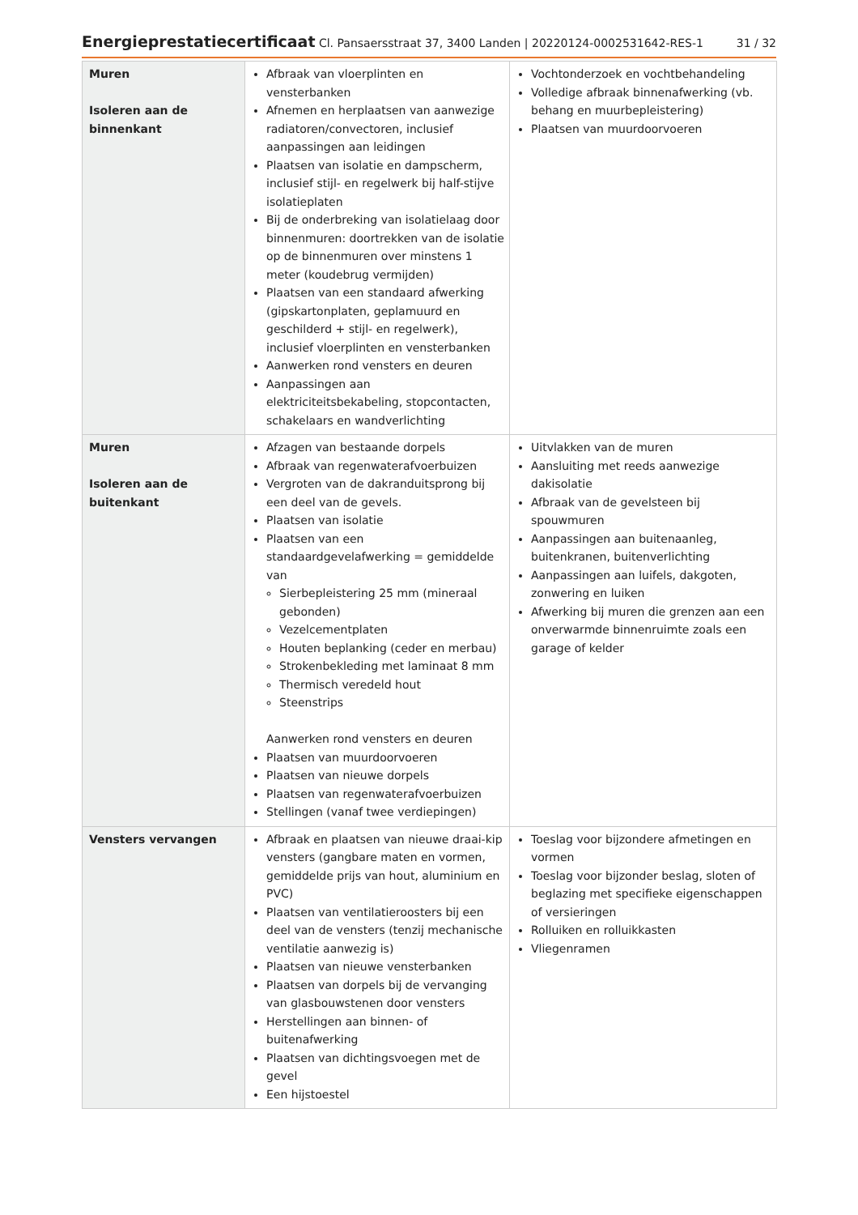Energieprestatiecertificaat Cl. Pansaersstraat 37, 3400 Landen | 20220124-0002531642-RES-1
31 / 32
| Muren Isoleren aan de binnenkant | Afbraak van vloerplinten en vensterbanken Afnemen en herplaatsen van aanwezige radiatoren/convectoren, inclusief aanpassingen aan leidingen Plaatsen van isolatie en dampscherm, inclusief stijl- en regelwerk bij half-stijve isolatieplaten Bij de onderbreking van isolatielaag door binnenmuren: doortrekken van de isolatie op de binnenmuren over minstens 1 meter (koudebrug vermijden) Plaatsen van een standaard afwerking (gipskartonplaten, geplamuurd en geschilderd + stijl- en regelwerk), inclusief vloerplinten en vensterbanken Aanwerken rond vensters en deuren Aanpassingen aan elektriciteitsbekabeling, stopcontacten, schakelaars en wandverlichting | Vochtonderzoek en vochtbehandeling Volledige afbraak binnenafwerking (vb. behang en muurbepleistering) Plaatsen van muurdoorvoeren |
| Muren Isoleren aan de buitenkant | Afzagen van bestaande dorpels Afbraak van regenwaterafvoerbuizen Vergroten van de dakranduitsprong bij een deel van de gevels. Plaatsen van isolatie Plaatsen van een standaardgevelafwerking = gemiddelde van Sierbepleistering 25 mm (mineraal gebonden) Vezelcementplaten Houten beplanking (ceder en merbau) Strokenbekleding met laminaat 8 mm Thermisch veredeld hout Steenstrips Aanwerken rond vensters en deuren Plaatsen van muurdoorvoeren Plaatsen van nieuwe dorpels Plaatsen van regenwaterafvoerbuizen Stellingen (vanaf twee verdiepingen) | Uitvlakken van de muren Aansluiting met reeds aanwezige dakisolatie Afbraak van de gevelsteen bij spouwmuren Aanpassingen aan buitenaanleg, buitenkranen, buitenverlichting Aanpassingen aan luifels, dakgoten, zonwering en luiken Afwerking bij muren die grenzen aan een onverwarmde binnenruimte zoals een garage of kelder |
| Vensters vervangen | Afbraak en plaatsen van nieuwe draai-kip vensters (gangbare maten en vormen, gemiddelde prijs van hout, aluminium en PVC) Plaatsen van ventilatieroosters bij een deel van de vensters (tenzij mechanische ventilatie aanwezig is) Plaatsen van nieuwe vensterbanken Plaatsen van dorpels bij de vervanging van glasbouwstenen door vensters Herstellingen aan binnen- of buitenafwerking Plaatsen van dichtingsvoegen met de gevel Een hijstoestel | Toeslag voor bijzondere afmetingen en vormen Toeslag voor bijzonder beslag, sloten of beglazing met specifieke eigenschappen of versieringen Rolluiken en rolluikkasten Vliegenramen |